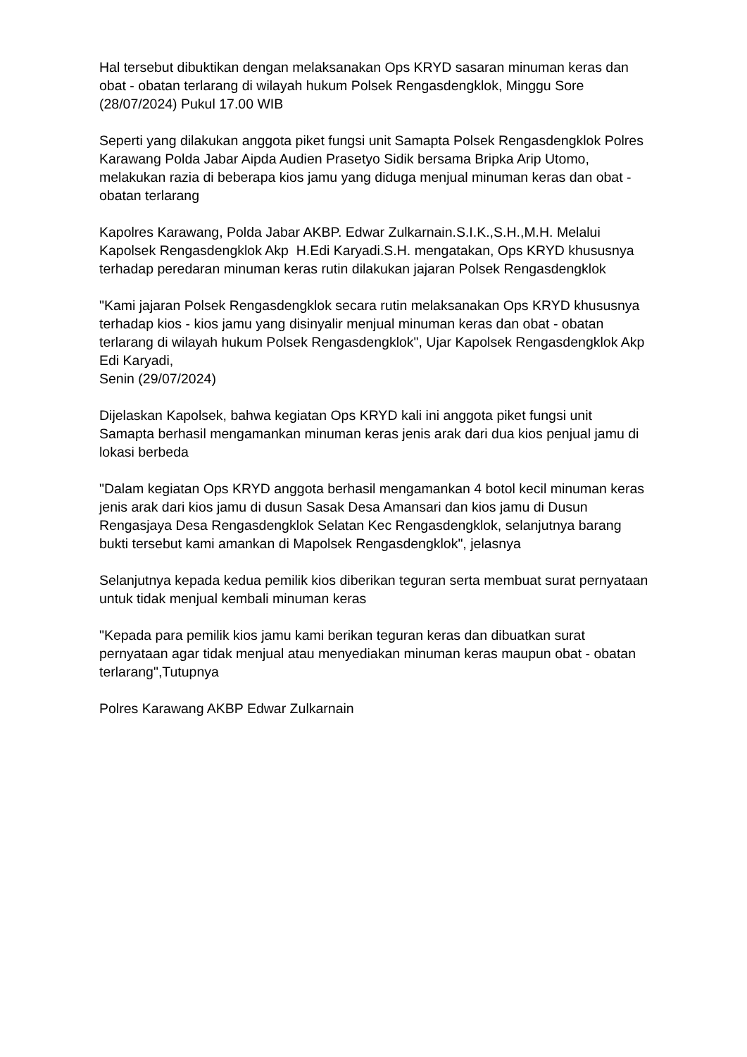Hal tersebut dibuktikan dengan melaksanakan Ops KRYD sasaran minuman keras dan obat - obatan terlarang di wilayah hukum Polsek Rengasdengklok, Minggu Sore (28/07/2024) Pukul 17.00 WIB
Seperti yang dilakukan anggota piket fungsi unit Samapta Polsek Rengasdengklok Polres Karawang Polda Jabar Aipda Audien Prasetyo Sidik bersama Bripka Arip Utomo, melakukan razia di beberapa kios jamu yang diduga menjual minuman keras dan obat - obatan terlarang
Kapolres Karawang, Polda Jabar AKBP. Edwar Zulkarnain.S.I.K.,S.H.,M.H. Melalui Kapolsek Rengasdengklok Akp H.Edi Karyadi.S.H. mengatakan, Ops KRYD khususnya terhadap peredaran minuman keras rutin dilakukan jajaran Polsek Rengasdengklok
"Kami jajaran Polsek Rengasdengklok secara rutin melaksanakan Ops KRYD khususnya terhadap kios - kios jamu yang disinyalir menjual minuman keras dan obat - obatan terlarang di wilayah hukum Polsek Rengasdengklok", Ujar Kapolsek Rengasdengklok Akp Edi Karyadi,
Senin (29/07/2024)
Dijelaskan Kapolsek, bahwa kegiatan Ops KRYD kali ini anggota piket fungsi unit Samapta berhasil mengamankan minuman keras jenis arak dari dua kios penjual jamu di lokasi berbeda
"Dalam kegiatan Ops KRYD anggota berhasil mengamankan 4 botol kecil minuman keras jenis arak dari kios jamu di dusun Sasak Desa Amansari dan kios jamu di Dusun Rengasjaya Desa Rengasdengklok Selatan Kec Rengasdengklok, selanjutnya barang bukti tersebut kami amankan di Mapolsek Rengasdengklok", jelasnya
Selanjutnya kepada kedua pemilik kios diberikan teguran serta membuat surat pernyataan untuk tidak menjual kembali minuman keras
"Kepada para pemilik kios jamu kami berikan teguran keras dan dibuatkan surat pernyataan agar tidak menjual atau menyediakan minuman keras maupun obat - obatan terlarang",Tutupnya
Polres Karawang AKBP Edwar Zulkarnain